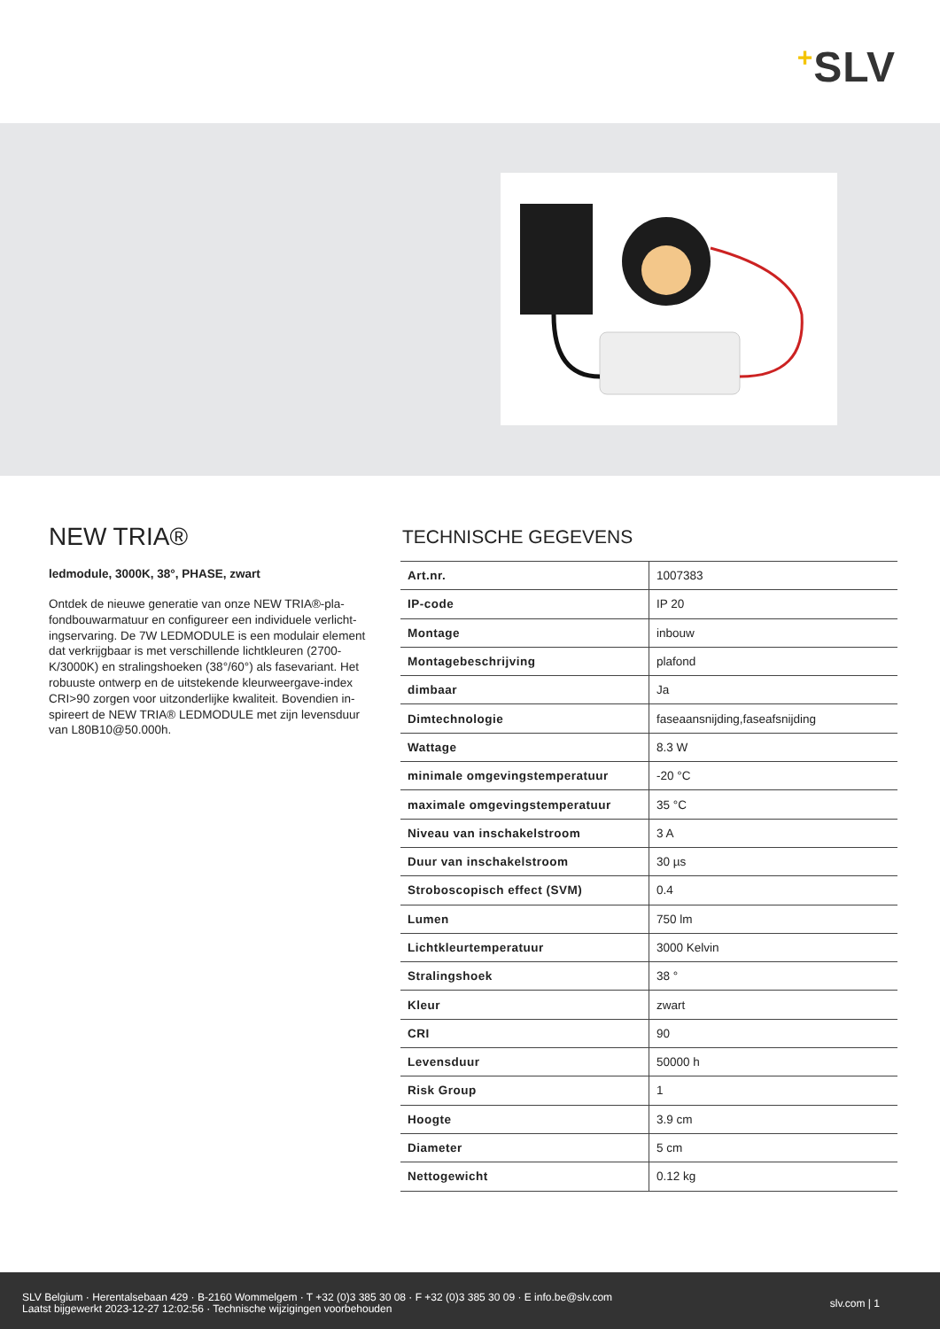+SLV
NEW TRIA®
ledmodule, 3000K, 38°, PHASE, zwart
Ontdek de nieuwe generatie van onze NEW TRIA®-pla-fondbouwarmatuur en configureer een individuele verlicht-ingservaring. De 7W LEDMODULE is een modulair element dat verkrijgbaar is met verschillende lichtkleuren (2700-K/3000K) en stralingshoeken (38°/60°) als fasevariant. Het robuuste ontwerp en de uitstekende kleurweergave-index CRI>90 zorgen voor uitzonderlijke kwaliteit. Bovendien in-spireert de NEW TRIA® LEDMODULE met zijn levensduur van L80B10@50.000h.
TECHNISCHE GEGEVENS
| Art.nr. | 1007383 |
| IP-code | IP 20 |
| Montage | inbouw |
| Montagebeschrijving | plafond |
| dimbaar | Ja |
| Dimtechnologie | faseaansnijding,faseafsnijding |
| Wattage | 8.3 W |
| minimale omgevingstemperatuur | -20 °C |
| maximale omgevingstemperatuur | 35 °C |
| Niveau van inschakelstroom | 3 A |
| Duur van inschakelstroom | 30 µs |
| Stroboscopisch effect (SVM) | 0.4 |
| Lumen | 750 lm |
| Lichtkleurtemperatuur | 3000 Kelvin |
| Stralingshoek | 38 ° |
| Kleur | zwart |
| CRI | 90 |
| Levensduur | 50000 h |
| Risk Group | 1 |
| Hoogte | 3.9 cm |
| Diameter | 5 cm |
| Nettogewicht | 0.12 kg |
SLV Belgium · Herentalsebaan 429 · B-2160 Wommelgem · T +32 (0)3 385 30 08 · F +32 (0)3 385 30 09 · E info.be@slv.com
Laatst bijgewerkt 2023-12-27 12:02:56 · Technische wijzigingen voorbehouden
slv.com | 1